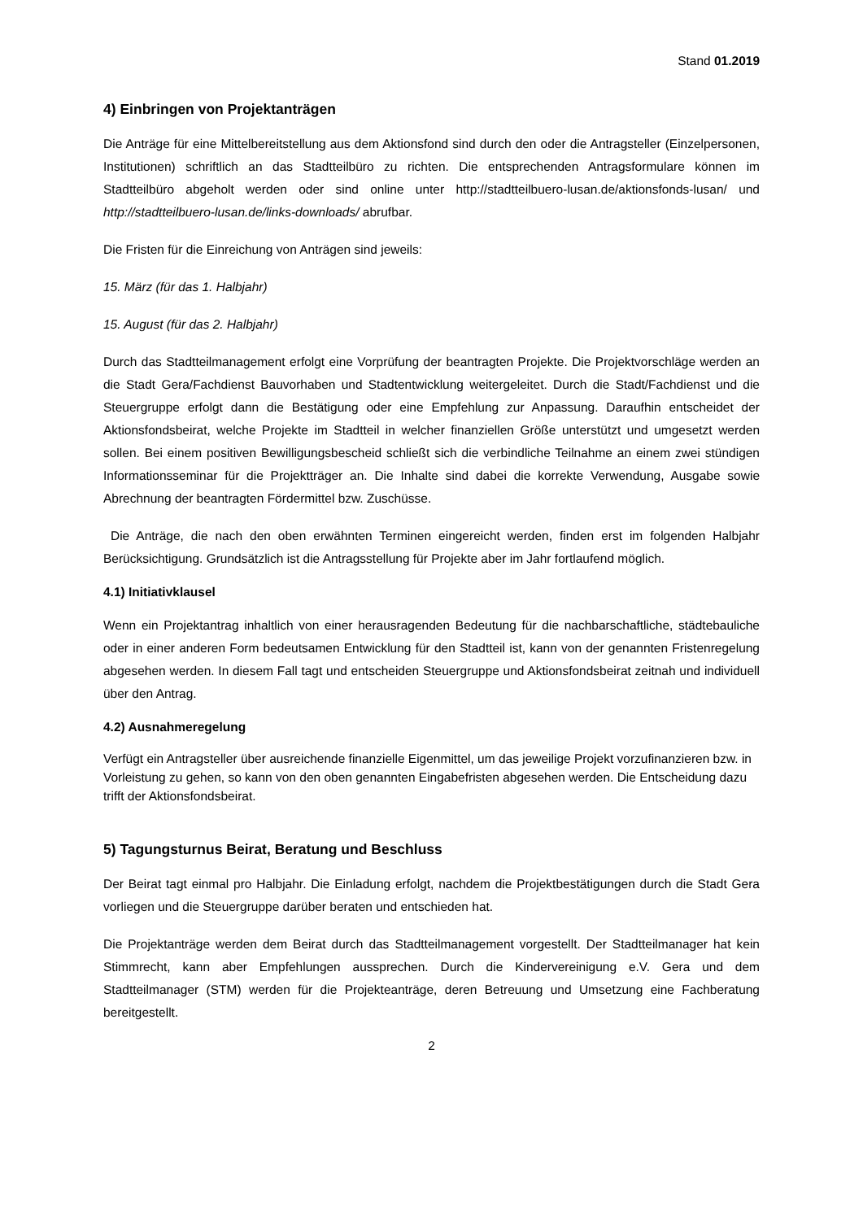Stand 01.2019
4) Einbringen von Projektanträgen
Die Anträge für eine Mittelbereitstellung aus dem Aktionsfond sind durch den oder die Antragsteller (Einzelpersonen, Institutionen) schriftlich an das Stadtteilbüro zu richten. Die entsprechenden Antragsformulare können im Stadtteilbüro abgeholt werden oder sind online unter http://stadtteilbuero-lusan.de/aktionsfonds-lusan/ und http://stadtteilbuero-lusan.de/links-downloads/ abrufbar.
Die Fristen für die Einreichung von Anträgen sind jeweils:
15. März (für das 1. Halbjahr)
15. August (für das 2. Halbjahr)
Durch das Stadtteilmanagement erfolgt eine Vorprüfung der beantragten Projekte. Die Projektvorschläge werden an die Stadt Gera/Fachdienst Bauvorhaben und Stadtentwicklung weitergeleitet. Durch die Stadt/Fachdienst und die Steuergruppe erfolgt dann die Bestätigung oder eine Empfehlung zur Anpassung. Daraufhin entscheidet der Aktionsfondsbeirat, welche Projekte im Stadtteil in welcher finanziellen Größe unterstützt und umgesetzt werden sollen. Bei einem positiven Bewilligungsbescheid schließt sich die verbindliche Teilnahme an einem zwei stündigen Informationsseminar für die Projektträger an. Die Inhalte sind dabei die korrekte Verwendung, Ausgabe sowie Abrechnung der beantragten Fördermittel bzw. Zuschüsse.
Die Anträge, die nach den oben erwähnten Terminen eingereicht werden, finden erst im folgenden Halbjahr Berücksichtigung. Grundsätzlich ist die Antragsstellung für Projekte aber im Jahr fortlaufend möglich.
4.1) Initiativklausel
Wenn ein Projektantrag inhaltlich von einer herausragenden Bedeutung für die nachbarschaftliche, städtebauliche oder in einer anderen Form bedeutsamen Entwicklung für den Stadtteil ist, kann von der genannten Fristenregelung abgesehen werden. In diesem Fall tagt und entscheiden Steuergruppe und Aktionsfondsbeirat zeitnah und individuell über den Antrag.
4.2) Ausnahmeregelung
Verfügt ein Antragsteller über ausreichende finanzielle Eigenmittel, um das jeweilige Projekt vorzufinanzieren bzw. in Vorleistung zu gehen, so kann von den oben genannten Eingabefristen abgesehen werden. Die Entscheidung dazu trifft der Aktionsfondsbeirat.
5) Tagungsturnus Beirat, Beratung und Beschluss
Der Beirat tagt einmal pro Halbjahr. Die Einladung erfolgt, nachdem die Projektbestätigungen durch die Stadt Gera vorliegen und die Steuergruppe darüber beraten und entschieden hat.
Die Projektanträge werden dem Beirat durch das Stadtteilmanagement vorgestellt. Der Stadtteilmanager hat kein Stimmrecht, kann aber Empfehlungen aussprechen. Durch die Kindervereinigung e.V. Gera und dem Stadtteilmanager (STM) werden für die Projekteanträge, deren Betreuung und Umsetzung eine Fachberatung bereitgestellt.
2